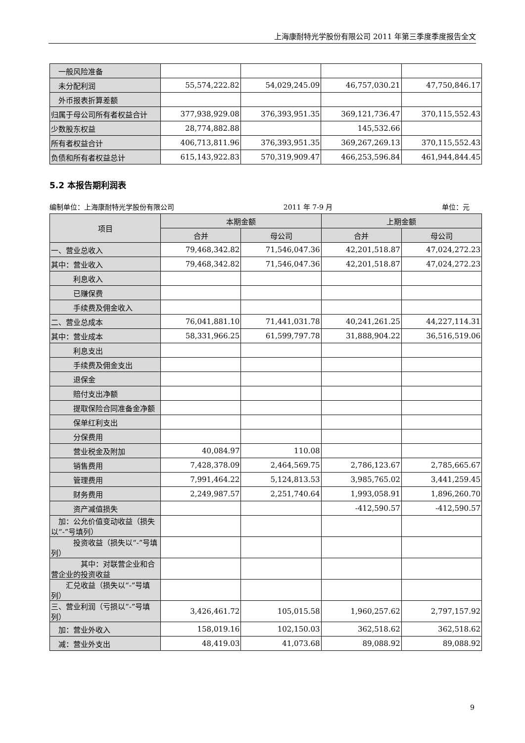上海康耐特光学股份有限公司 2011 年第三季度季度报告全文
| 一般风险准备 | | | | |
| 未分配利润 | 55,574,222.82 | 54,029,245.09 | 46,757,030.21 | 47,750,846.17 |
| 外币报表折算差额 | | | | |
| 归属于母公司所有者权益合计 | 377,938,929.08 | 376,393,951.35 | 369,121,736.47 | 370,115,552.43 |
| 少数股东权益 | 28,774,882.88 | | 145,532.66 | |
| 所有者权益合计 | 406,713,811.96 | 376,393,951.35 | 369,267,269.13 | 370,115,552.43 |
| 负债和所有者权益总计 | 615,143,922.83 | 570,319,909.47 | 466,253,596.84 | 461,944,844.45 |
5.2 本报告期利润表
编制单位：上海康耐特光学股份有限公司 2011 年 7-9 月 单位：元
| 项目 | 本期金额 | | 上期金额 | |
| --- | --- | --- | --- | --- |
| | 合并 | 母公司 | 合并 | 母公司 |
| 一、营业总收入 | 79,468,342.82 | 71,546,047.36 | 42,201,518.87 | 47,024,272.23 |
| 其中：营业收入 | 79,468,342.82 | 71,546,047.36 | 42,201,518.87 | 47,024,272.23 |
| 利息收入 | | | | |
| 已赚保费 | | | | |
| 手续费及佣金收入 | | | | |
| 二、营业总成本 | 76,041,881.10 | 71,441,031.78 | 40,241,261.25 | 44,227,114.31 |
| 其中：营业成本 | 58,331,966.25 | 61,599,797.78 | 31,888,904.22 | 36,516,519.06 |
| 利息支出 | | | | |
| 手续费及佣金支出 | | | | |
| 退保金 | | | | |
| 赔付支出净额 | | | | |
| 提取保险合同准备金净额 | | | | |
| 保单红利支出 | | | | |
| 分保费用 | | | | |
| 营业税金及附加 | 40,084.97 | 110.08 | | |
| 销售费用 | 7,428,378.09 | 2,464,569.75 | 2,786,123.67 | 2,785,665.67 |
| 管理费用 | 7,991,464.22 | 5,124,813.53 | 3,985,765.02 | 3,441,259.45 |
| 财务费用 | 2,249,987.57 | 2,251,740.64 | 1,993,058.91 | 1,896,260.70 |
| 资产减值损失 | | | -412,590.57 | -412,590.57 |
| 加：公允价值变动收益（损失以“-”号填列） | | | | |
| 投资收益（损失以“-”号填列） | | | | |
| 其中：对联营企业和合营企业的投资收益 | | | | |
| 汇兑收益（损失以“-”号填列） | | | | |
| 三、营业利润（亏损以“-”号填列） | 3,426,461.72 | 105,015.58 | 1,960,257.62 | 2,797,157.92 |
| 加：营业外收入 | 158,019.16 | 102,150.03 | 362,518.62 | 362,518.62 |
| 减：营业外支出 | 48,419.03 | 41,073.68 | 89,088.92 | 89,088.92 |
9